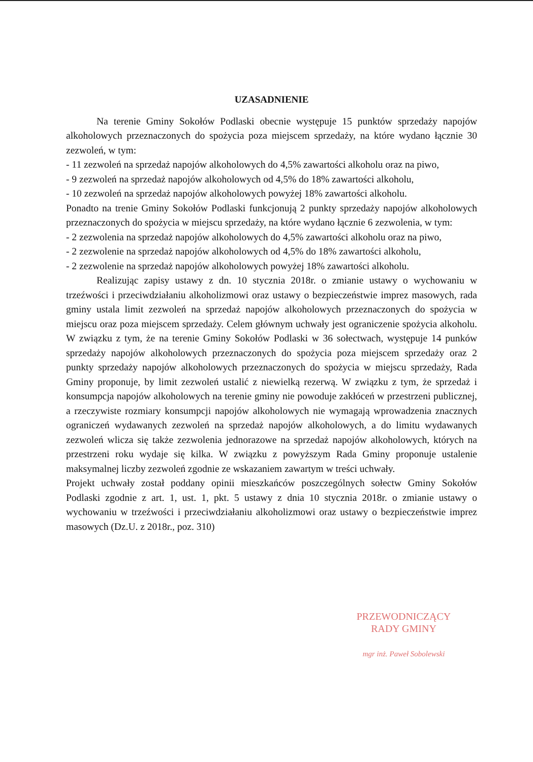UZASADNIENIE
Na terenie Gminy Sokołów Podlaski obecnie występuje 15 punktów sprzedaży napojów alkoholowych przeznaczonych do spożycia poza miejscem sprzedaży, na które wydano łącznie 30 zezwoleń, w tym:
- 11 zezwoleń na sprzedaż napojów alkoholowych do 4,5% zawartości alkoholu oraz na piwo,
- 9 zezwoleń na sprzedaż napojów alkoholowych od 4,5% do 18% zawartości alkoholu,
- 10 zezwoleń na sprzedaż napojów alkoholowych powyżej 18% zawartości alkoholu.
Ponadto na trenie Gminy Sokołów Podlaski funkcjonują 2 punkty sprzedaży napojów alkoholowych przeznaczonych do spożycia w miejscu sprzedaży, na które wydano łącznie 6 zezwolenia, w tym:
- 2 zezwolenia na sprzedaż napojów alkoholowych do 4,5% zawartości alkoholu oraz na piwo,
- 2 zezwolenie na sprzedaż napojów alkoholowych od 4,5% do 18% zawartości alkoholu,
- 2 zezwolenie na sprzedaż napojów alkoholowych powyżej 18% zawartości alkoholu.
Realizując zapisy ustawy z dn. 10 stycznia 2018r. o zmianie ustawy o wychowaniu w trzeźwości i przeciwdziałaniu alkoholizmowi oraz ustawy o bezpieczeństwie imprez masowych, rada gminy ustala limit zezwoleń na sprzedaż napojów alkoholowych przeznaczonych do spożycia w miejscu oraz poza miejscem sprzedaży. Celem głównym uchwały jest ograniczenie spożycia alkoholu. W związku z tym, że na terenie Gminy Sokołów Podlaski w 36 sołectwach, występuje 14 punków sprzedaży napojów alkoholowych przeznaczonych do spożycia poza miejscem sprzedaży oraz 2 punkty sprzedaży napojów alkoholowych przeznaczonych do spożycia w miejscu sprzedaży, Rada Gminy proponuje, by limit zezwoleń ustalić z niewielką rezerwą. W związku z tym, że sprzedaż i konsumpcja napojów alkoholowych na terenie gminy nie powoduje zakłóceń w przestrzeni publicznej, a rzeczywiste rozmiary konsumpcji napojów alkoholowych nie wymagają wprowadzenia znacznych ograniczeń wydawanych zezwoleń na sprzedaż napojów alkoholowych, a do limitu wydawanych zezwoleń wlicza się także zezwolenia jednorazowe na sprzedaż napojów alkoholowych, których na przestrzeni roku wydaje się kilka. W związku z powyższym Rada Gminy proponuje ustalenie maksymalnej liczby zezwoleń zgodnie ze wskazaniem zawartym w treści uchwały.
Projekt uchwały został poddany opinii mieszkańców poszczególnych sołectw Gminy Sokołów Podlaski zgodnie z art. 1, ust. 1, pkt. 5 ustawy z dnia 10 stycznia 2018r. o zmianie ustawy o wychowaniu w trzeźwości i przeciwdziałaniu alkoholizmowi oraz ustawy o bezpieczeństwie imprez masowych (Dz.U. z 2018r., poz. 310)
PRZEWODNICZĄCY
RADY GMINY
mgr inż. Paweł Sobolewski